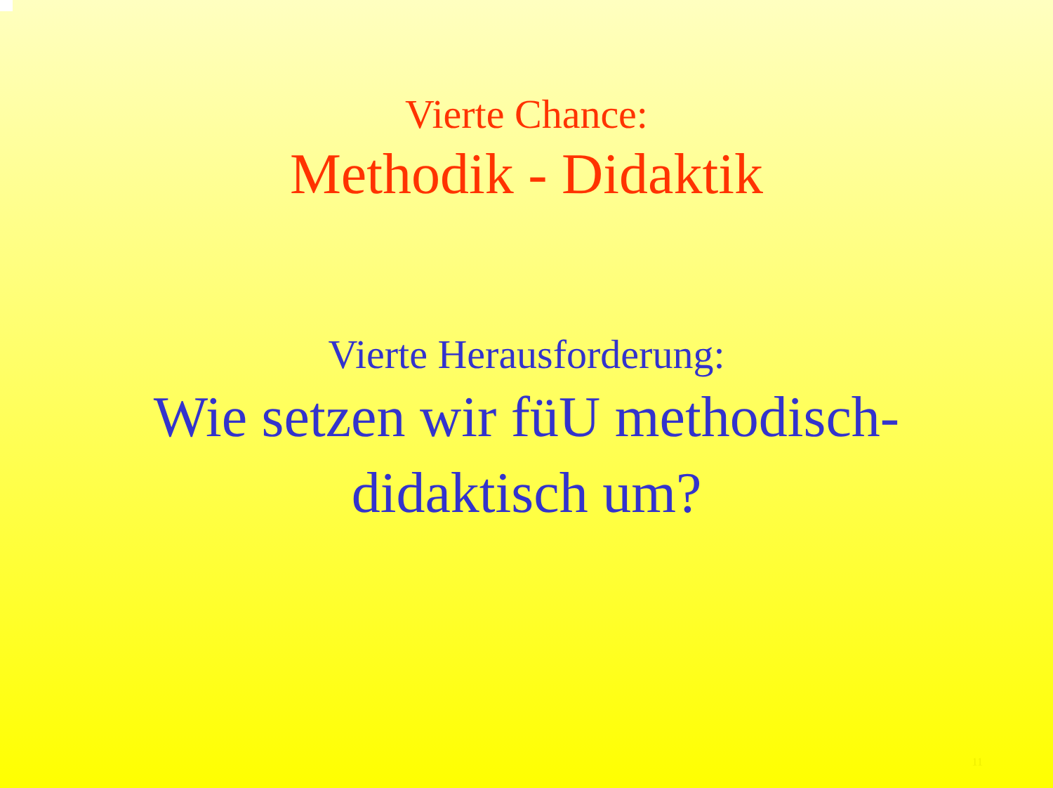Vierte Chance:
Methodik - Didaktik
Vierte Herausforderung:
Wie setzen wir füU methodisch-
didaktisch um?
11